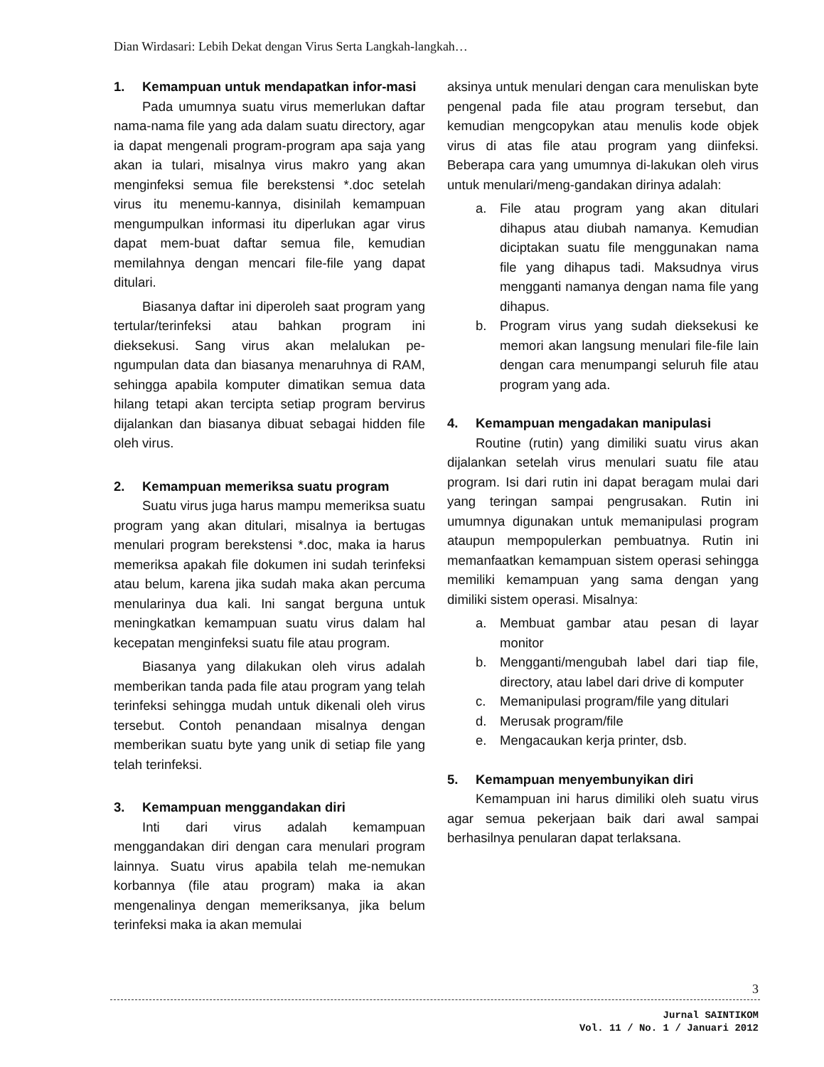Dian Wirdasari: Lebih Dekat dengan Virus Serta Langkah-langkah…
1. Kemampuan untuk mendapatkan infor-masi
Pada umumnya suatu virus memerlukan daftar nama-nama file yang ada dalam suatu directory, agar ia dapat mengenali program-program apa saja yang akan ia tulari, misalnya virus makro yang akan menginfeksi semua file berekstensi *.doc setelah virus itu menemu-kannya, disinilah kemampuan mengumpulkan informasi itu diperlukan agar virus dapat mem-buat daftar semua file, kemudian memilahnya dengan mencari file-file yang dapat ditulari.
Biasanya daftar ini diperoleh saat program yang tertular/terinfeksi atau bahkan program ini dieksekusi. Sang virus akan melalukan pe-ngumpulan data dan biasanya menaruhnya di RAM, sehingga apabila komputer dimatikan semua data hilang tetapi akan tercipta setiap program bervirus dijalankan dan biasanya dibuat sebagai hidden file oleh virus.
2. Kemampuan memeriksa suatu program
Suatu virus juga harus mampu memeriksa suatu program yang akan ditulari, misalnya ia bertugas menulari program berekstensi *.doc, maka ia harus memeriksa apakah file dokumen ini sudah terinfeksi atau belum, karena jika sudah maka akan percuma menularinya dua kali. Ini sangat berguna untuk meningkatkan kemampuan suatu virus dalam hal kecepatan menginfeksi suatu file atau program.
Biasanya yang dilakukan oleh virus adalah memberikan tanda pada file atau program yang telah terinfeksi sehingga mudah untuk dikenali oleh virus tersebut. Contoh penandaan misalnya dengan memberikan suatu byte yang unik di setiap file yang telah terinfeksi.
3. Kemampuan menggandakan diri
Inti dari virus adalah kemampuan menggandakan diri dengan cara menulari program lainnya. Suatu virus apabila telah me-nemukan korbannya (file atau program) maka ia akan mengenalinya dengan memeriksanya, jika belum terinfeksi maka ia akan memulai
aksinya untuk menulari dengan cara menuliskan byte pengenal pada file atau program tersebut, dan kemudian mengcopykan atau menulis kode objek virus di atas file atau program yang diinfeksi. Beberapa cara yang umumnya di-lakukan oleh virus untuk menulari/meng-gandakan dirinya adalah:
a. File atau program yang akan ditulari dihapus atau diubah namanya. Kemudian diciptakan suatu file menggunakan nama file yang dihapus tadi. Maksudnya virus mengganti namanya dengan nama file yang dihapus.
b. Program virus yang sudah dieksekusi ke memori akan langsung menulari file-file lain dengan cara menumpangi seluruh file atau program yang ada.
4. Kemampuan mengadakan manipulasi
Routine (rutin) yang dimiliki suatu virus akan dijalankan setelah virus menulari suatu file atau program. Isi dari rutin ini dapat beragam mulai dari yang teringan sampai pengrusakan. Rutin ini umumnya digunakan untuk memanipulasi program ataupun mempopulerkan pembuatnya. Rutin ini memanfaatkan kemampuan sistem operasi sehingga memiliki kemampuan yang sama dengan yang dimiliki sistem operasi. Misalnya:
a. Membuat gambar atau pesan di layar monitor
b. Mengganti/mengubah label dari tiap file, directory, atau label dari drive di komputer
c. Memanipulasi program/file yang ditulari
d. Merusak program/file
e. Mengacaukan kerja printer, dsb.
5. Kemampuan menyembunyikan diri
Kemampuan ini harus dimiliki oleh suatu virus agar semua pekerjaan baik dari awal sampai berhasilnya penularan dapat terlaksana.
3
Jurnal SAINTIKOM
Vol. 11 / No. 1 / Januari 2012